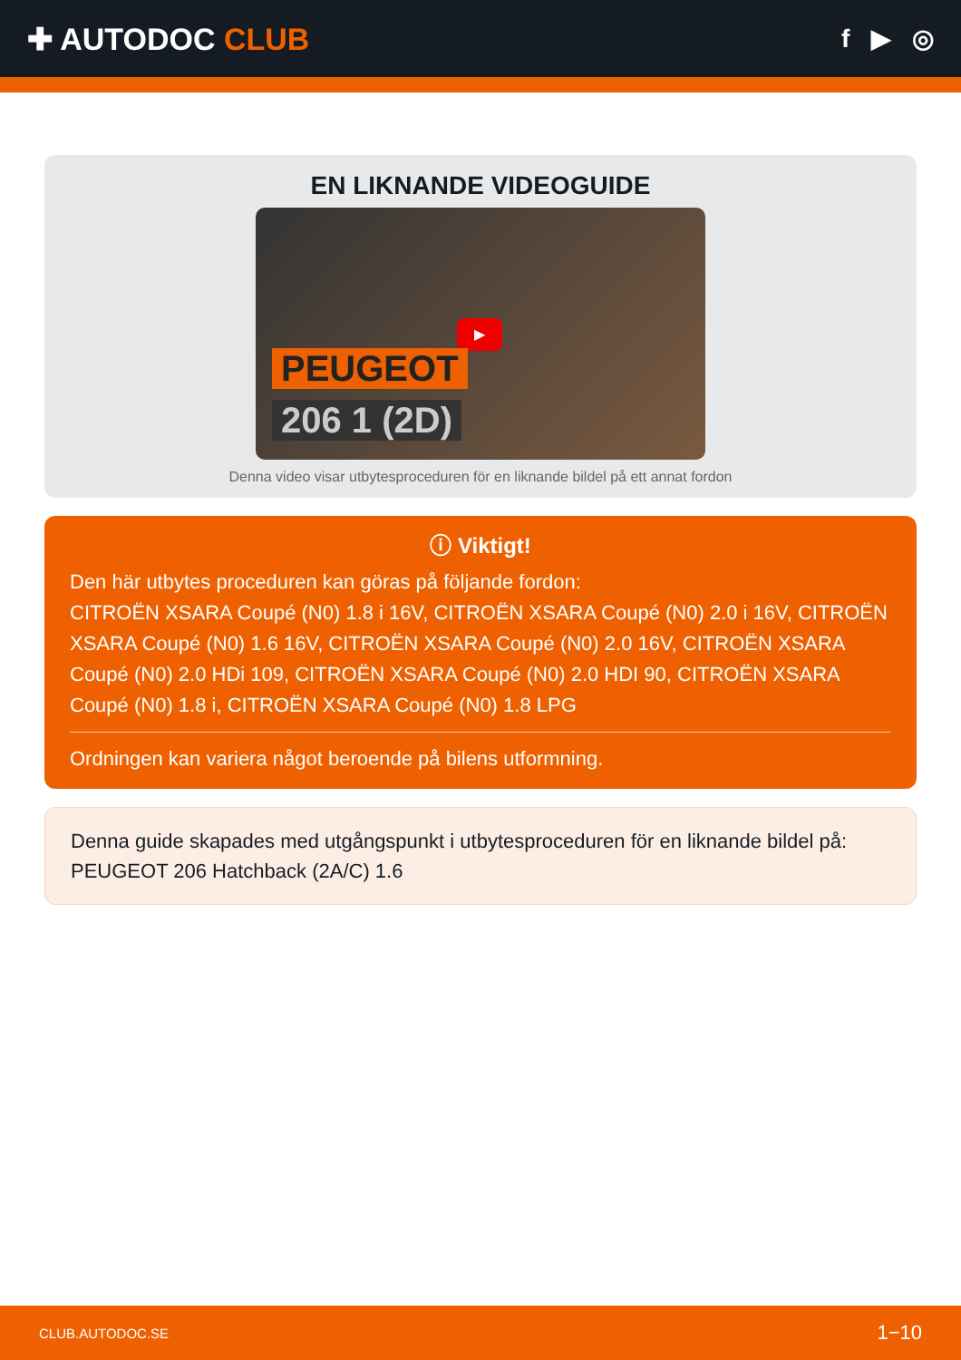✚ AUTODOC CLUB
f ▶ ◎
EN LIKNANDE VIDEOGUIDE
▶
PEUGEOT
206 1 (2D)
Denna video visar utbytesproceduren för en liknande bildel på ett annat fordon
ⓘ Viktigt!
Den här utbytes proceduren kan göras på följande fordon:
CITROËN XSARA Coupé (N0) 1.8 i 16V, CITROËN XSARA Coupé (N0) 2.0 i 16V, CITROËN XSARA Coupé (N0) 1.6 16V, CITROËN XSARA Coupé (N0) 2.0 16V, CITROËN XSARA Coupé (N0) 2.0 HDi 109, CITROËN XSARA Coupé (N0) 2.0 HDI 90, CITROËN XSARA Coupé (N0) 1.8 i, CITROËN XSARA Coupé (N0) 1.8 LPG
Ordningen kan variera något beroende på bilens utformning.
Denna guide skapades med utgångspunkt i utbytesproceduren för en liknande bildel på: PEUGEOT 206 Hatchback (2A/C) 1.6
CLUB.AUTODOC.SE 1−10